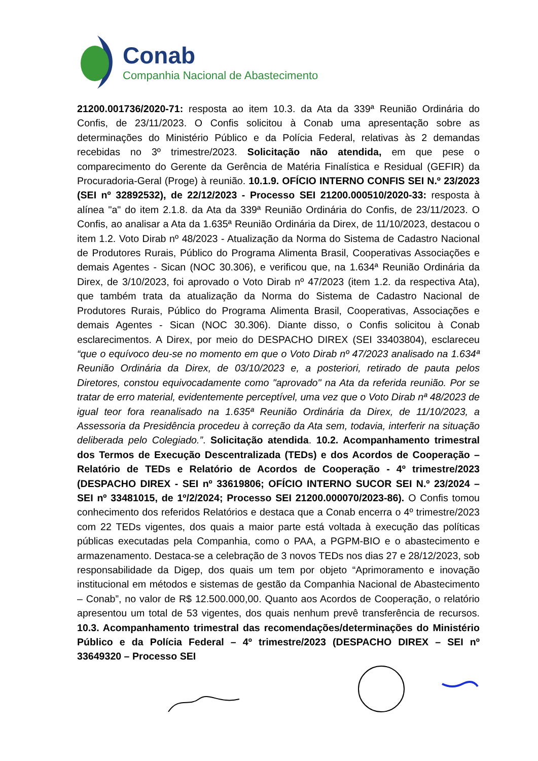Conab
Companhia Nacional de Abastecimento
21200.001736/2020-71: resposta ao item 10.3. da Ata da 339ª Reunião Ordinária do Confis, de 23/11/2023. O Confis solicitou à Conab uma apresentação sobre as determinações do Ministério Público e da Polícia Federal, relativas às 2 demandas recebidas no 3º trimestre/2023. Solicitação não atendida, em que pese o comparecimento do Gerente da Gerência de Matéria Finalística e Residual (GEFIR) da Procuradoria-Geral (Proge) à reunião. 10.1.9. OFÍCIO INTERNO CONFIS SEI N.º 23/2023 (SEI nº 32892532), de 22/12/2023 - Processo SEI 21200.000510/2020-33: resposta à alínea "a" do item 2.1.8. da Ata da 339ª Reunião Ordinária do Confis, de 23/11/2023. O Confis, ao analisar a Ata da 1.635ª Reunião Ordinária da Direx, de 11/10/2023, destacou o item 1.2. Voto Dirab nº 48/2023 - Atualização da Norma do Sistema de Cadastro Nacional de Produtores Rurais, Público do Programa Alimenta Brasil, Cooperativas Associações e demais Agentes - Sican (NOC 30.306), e verificou que, na 1.634ª Reunião Ordinária da Direx, de 3/10/2023, foi aprovado o Voto Dirab nº 47/2023 (item 1.2. da respectiva Ata), que também trata da atualização da Norma do Sistema de Cadastro Nacional de Produtores Rurais, Público do Programa Alimenta Brasil, Cooperativas, Associações e demais Agentes - Sican (NOC 30.306). Diante disso, o Confis solicitou à Conab esclarecimentos. A Direx, por meio do DESPACHO DIREX (SEI 33403804), esclareceu “que o equívoco deu-se no momento em que o Voto Dirab nº 47/2023 analisado na 1.634ª Reunião Ordinária da Direx, de 03/10/2023 e, a posteriori, retirado de pauta pelos Diretores, constou equivocadamente como "aprovado" na Ata da referida reunião. Por se tratar de erro material, evidentemente perceptível, uma vez que o Voto Dirab nª 48/2023 de igual teor fora reanalisado na 1.635ª Reunião Ordinária da Direx, de 11/10/2023, a Assessoria da Presidência procedeu à correção da Ata sem, todavia, interferir na situação deliberada pelo Colegiado.”. Solicitação atendida. 10.2. Acompanhamento trimestral dos Termos de Execução Descentralizada (TEDs) e dos Acordos de Cooperação – Relatório de TEDs e Relatório de Acordos de Cooperação - 4º trimestre/2023 (DESPACHO DIREX - SEI nº 33619806; OFÍCIO INTERNO SUCOR SEI N.º 23/2024 – SEI nº 33481015, de 1º/2/2024; Processo SEI 21200.000070/2023-86). O Confis tomou conhecimento dos referidos Relatórios e destaca que a Conab encerra o 4º trimestre/2023 com 22 TEDs vigentes, dos quais a maior parte está voltada à execução das políticas públicas executadas pela Companhia, como o PAA, a PGPM-BIO e o abastecimento e armazenamento. Destaca-se a celebração de 3 novos TEDs nos dias 27 e 28/12/2023, sob responsabilidade da Digep, dos quais um tem por objeto “Aprimoramento e inovação institucional em métodos e sistemas de gestão da Companhia Nacional de Abastecimento – Conab”, no valor de R$ 12.500.000,00. Quanto aos Acordos de Cooperação, o relatório apresentou um total de 53 vigentes, dos quais nenhum prevê transferência de recursos. 10.3. Acompanhamento trimestral das recomendações/determinações do Ministério Público e da Polícia Federal – 4º trimestre/2023 (DESPACHO DIREX – SEI nº 33649320 – Processo SEI